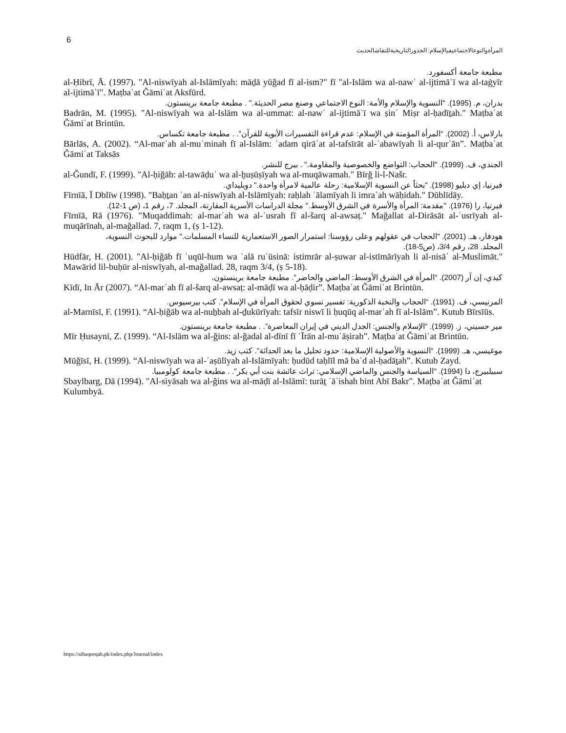6
المرأةوالنوعالاجتماعيفيالإسلام: الجذورالتاريخيةللنقاشالحديث
مطبعة جامعة أكسفورد.
al-Ḥibrī, Ā. (1997). "Al-niswīyah al-Islāmīyah: māḏā yūğad fī al-ism?" fī "al-Islām wa al-nawʿ al-ijtimāʿī wa al-taġyīr al-ijtimāʿī". Maṭbaʿat Ğāmiʿat Aksfūrd.
بدران، م. (1995). "النسوية والإسلام والأمة: النوع الاجتماعي وصنع مصر الحديثة." . مطبعة جامعة برينستون.
Badrān, M. (1995). "Al-niswīyah wa al-Islām wa al-ummat: al-nawʿ al-ijtimāʿī wa ṣinʿ Miṣr al-ḥadīṯah." Maṭbaʿat Ğāmiʿat Brintūn.
بارلاس، أ. (2002). “المرأة المؤمنة في الإسلام: عدم قراءة التفسيرات الأبوية للقرآن”. . مطبعة جامعة تكساس.
Bārlās, A. (2002). “Al-marʾah al-muʾminah fī al-Islām: ʿadam qirāʾat al-tafsīrāt al-ʾabawīyah li al-qurʾān”. Maṭbaʿat Ğāmiʿat Taksās
الجندي، ف. (1999). "الحجاب: التواضع والخصوصية والمقاومة." . بيرج للنشر.
al-Ğundī, F. (1999). "Al-ḥiğāb: al-tawāḍuʿ wa al-ẖuṣūṣīyah wa al-muqāwamah." Bīrğ li-l-Našr.
فيرنيا، إي دبليو (1998). "بحثاً عن النسوية الإسلامية: رحلة عالمية لامرأة واحدة." دوبليداي.
Fīrnīā, Ī Dblīw (1998). "Baḥṯan ʿan al-niswīyah al-Islāmīyah: raḥlah ʿālamīyah li imraʾah wāḥidah." Dūblīdāy.
فيرنيا، را (1976). "مقدمة: المرأة والأسرة في الشرق الأوسط." مجلة الدراسات الأسرية المقارنة، المجلد. 7، رقم 1، (ص 1-12).
Fīrnīā, Rā (1976). "Muqaddimah: al-marʾah wa al-ʾusrah fī al-šarq al-awsaṭ." Mağallat al-Dirāsāt al-ʾusrīyah al-muqārīnah, al-mağallad. 7, raqm 1, (ṣ 1-12).
هودفار، هـ. (2001). "الحجاب في عقولهم وعلى رؤوسنا: استمرار الصور الاستعمارية للنساء المسلمات." موارد للبحوث النسوية،
المجلد. 28، رقم 3/4، (ص5-18).
Hūdfār, H. (2001). "Al-ḥiğāb fī ʿuqūl-hum wa ʿalā ruʾūsinā: istimrār al-ṣuwar al-istīmārīyah li al-nisāʾ al-Muslimāt." Mawārid lil-buḥūr al-niswīyah, al-mağallad. 28, raqm 3/4, (ṣ 5-18).
كيدي، إن آر (2007). “المرأة في الشرق الأوسط: الماضي والحاضر”. مطبعة جامعة برينستون،
Kīdī, In Ār (2007). “Al-marʾah fī al-šarq al-awsaṭ: al-māḍī wa al-ḥāḍir”. Maṭbaʿat Ğāmiʿat Brintūn.
المرنيسي، ف. (1991). “الحجاب والنخبة الذكورية: تفسير نسوي لحقوق المرأة في الإسلام”. كتب بيرسيوس.
al-Marnīsī, F. (1991). “Al-ḥiğāb wa al-nuẖbah al-ḏukūrīyah: tafsīr niswī li ḥuqūq al-marʾah fī al-Islām”. Kutub Bīrsīūs.
مير حسيني، ز. (1999). “الإسلام والجنس: الجدل الديني في إيران المعاصرة”. . مطبعة جامعة برينستون.
Mīr Ḥusaynī, Z. (1999). “Al-Islām wa al-ğins: al-ğadal al-dīnī fī ʾĪrān al-muʿāṣirah”. Maṭbaʿat Ğāmiʿat Brintūn.
موغيسي، هـ. (1999). “النسوية والأصولية الإسلامية: حدود تحليل ما بعد الحداثة”. كتب زيد.
Mūğīsī, H. (1999). “Al-niswīyah wa al-ʾaṣūlīyah al-Islāmīyah: ḥudūd taḥlīl mā baʿd al-ḥadāṯah”. Kutub Zayd.
سبيلبيرج، دا (1994). "السياسة والجنس والماضي الإسلامي: تراث عائشة بنت أبي بكر". . مطبعة جامعة كولومبيا.
Sbaylbarg, Dā (1994). "Al-siyāsah wa al-ğins wa al-māḍī al-Islāmī: turāṯ ʿāʾishah bint Abī Bakr". Maṭbaʿat Ğāmiʿat Kulumbyā.
https://alhaqeeqah.pk/index.php/Journal/index